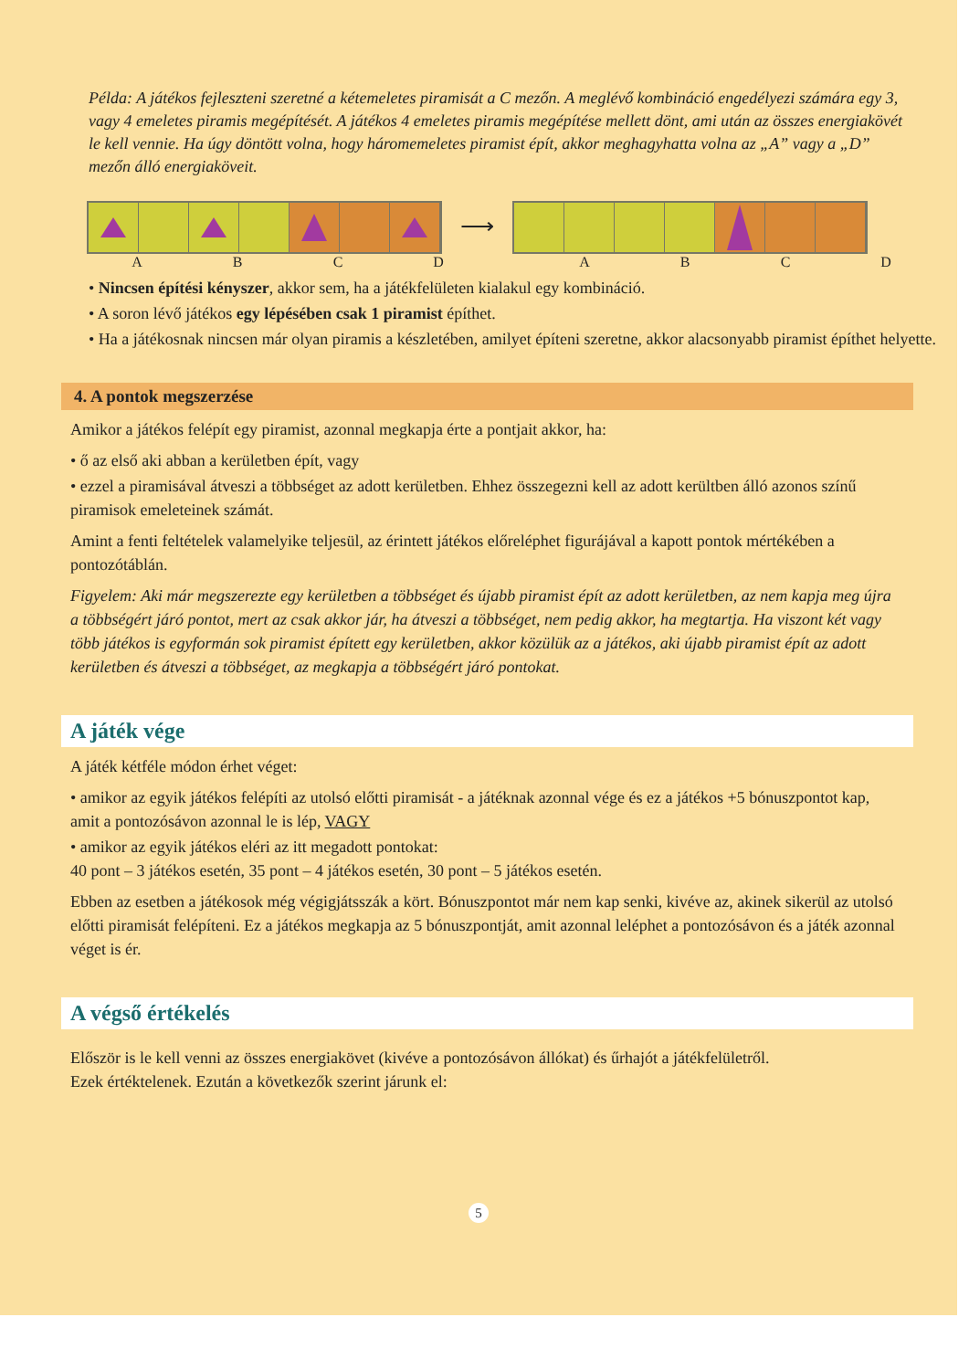Példa: A játékos fejleszteni szeretné a kétemeletes piramisát a C mezőn. A meglévő kombináció engedélyezi számára egy 3, vagy 4 emeletes piramis megépítését. A játékos 4 emeletes piramis megépítése mellett dönt, ami után az összes energiakövét le kell vennie. Ha úgy döntött volna, hogy háromemeletes piramist épít, akkor meghagyhatta volna az „A” vagy a „D” mezőn álló energiaköveit.
⟶
ABCDABCD
• Nincsen építési kényszer, akkor sem, ha a játékfelületen kialakul egy kombináció.
• A soron lévő játékos egy lépésében csak 1 piramist építhet.
• Ha a játékosnak nincsen már olyan piramis a készletében, amilyet építeni szeretne, akkor alacsonyabb piramist építhet helyette.
4. A pontok megszerzése
Amikor a játékos felépít egy piramist, azonnal megkapja érte a pontjait akkor, ha:
• ő az első aki abban a kerületben épít, vagy
• ezzel a piramisával átveszi a többséget az adott kerületben. Ehhez összegezni kell az adott kerültben álló azonos színű piramisok emeleteinek számát.
Amint a fenti feltételek valamelyike teljesül, az érintett játékos előreléphet figurájával a kapott pontok mértékében a pontozótáblán.
Figyelem: Aki már megszerezte egy kerületben a többséget és újabb piramist épít az adott kerületben, az nem kapja meg újra a többségért járó pontot, mert az csak akkor jár, ha átveszi a többséget, nem pedig akkor, ha megtartja. Ha viszont két vagy több játékos is egyformán sok piramist épített egy kerületben, akkor közülük az a játékos, aki újabb piramist épít az adott kerületben és átveszi a többséget, az megkapja a többségért járó pontokat.
A játék vége
A játék kétféle módon érhet véget:
• amikor az egyik játékos felépíti az utolsó előtti piramisát - a játéknak azonnal vége és ez a játékos +5 bónuszpontot kap, amit a pontozósávon azonnal le is lép, VAGY
• amikor az egyik játékos eléri az itt megadott pontokat:
40 pont – 3 játékos esetén, 35 pont – 4 játékos esetén, 30 pont – 5 játékos esetén.
Ebben az esetben a játékosok még végigjátsszák a kört. Bónuszpontot már nem kap senki, kivéve az, akinek sikerül az utolsó előtti piramisát felépíteni. Ez a játékos megkapja az 5 bónuszpontját, amit azonnal leléphet a pontozósávon és a játék azonnal véget is ér.
A végső értékelés
Először is le kell venni az összes energiakövet (kivéve a pontozósávon állókat) és űrhajót a játékfelületről.
Ezek értéktelenek. Ezután a következők szerint járunk el:
5